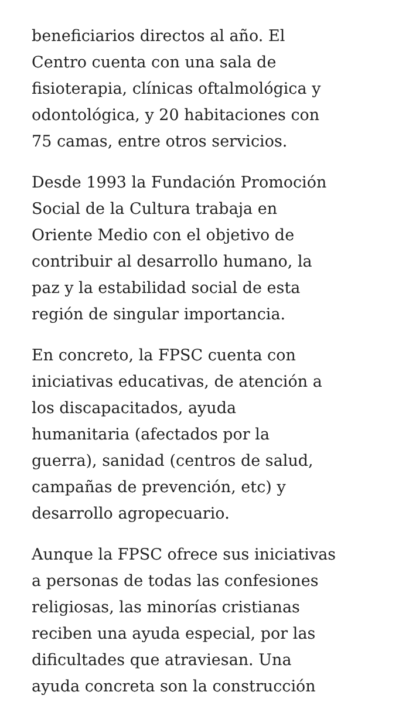beneficiarios directos al año. El
Centro cuenta con una sala de
fisioterapia, clínicas oftalmológica y
odontológica, y 20 habitaciones con
75 camas, entre otros servicios.
Desde 1993 la Fundación Promoción
Social de la Cultura trabaja en
Oriente Medio con el objetivo de
contribuir al desarrollo humano, la
paz y la estabilidad social de esta
región de singular importancia.
En concreto, la FPSC cuenta con
iniciativas educativas, de atención a
los discapacitados, ayuda
humanitaria (afectados por la
guerra), sanidad (centros de salud,
campañas de prevención, etc) y
desarrollo agropecuario.
Aunque la FPSC ofrece sus iniciativas
a personas de todas las confesiones
religiosas, las minorías cristianas
reciben una ayuda especial, por las
dificultades que atraviesan. Una
ayuda concreta son la construcción